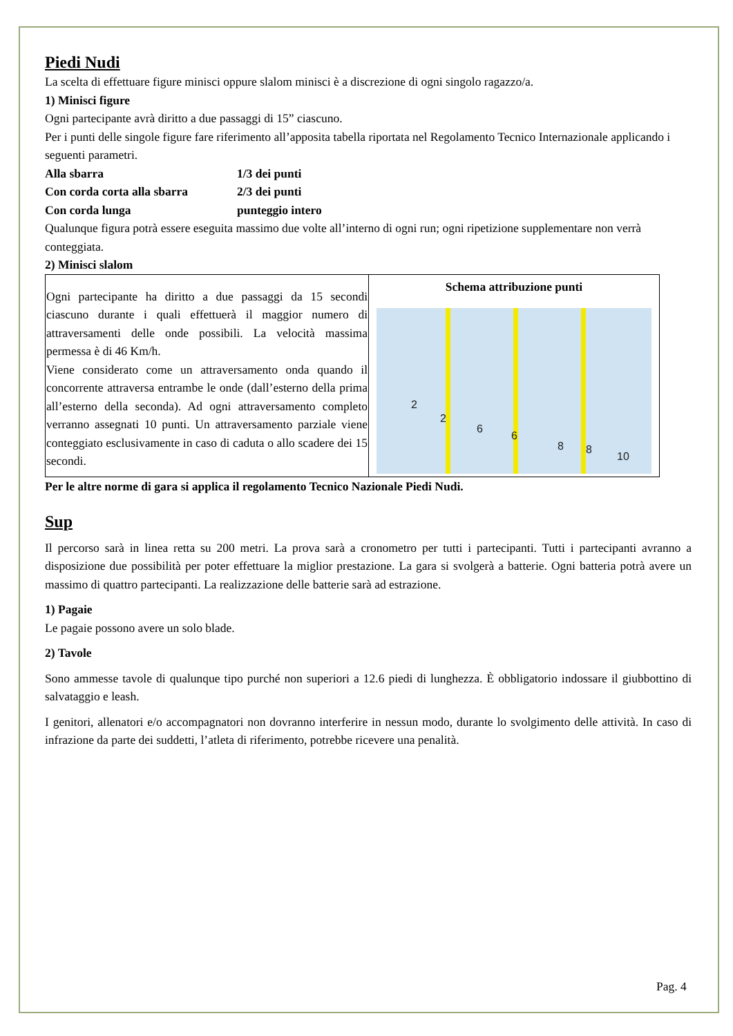Piedi Nudi
La scelta di effettuare figure minisci oppure slalom minisci è a discrezione di ogni singolo ragazzo/a.
1) Minisci figure
Ogni partecipante avrà diritto a due passaggi di 15” ciascuno.
Per i punti delle singole figure fare riferimento all’apposita tabella riportata nel Regolamento Tecnico Internazionale applicando i seguenti parametri.
| Alla sbarra | 1/3 dei punti |
| Con corda corta alla sbarra | 2/3 dei punti |
| Con corda lunga | punteggio intero |
Qualunque figura potrà essere eseguita massimo due volte all’interno di ogni run; ogni ripetizione supplementare non verrà conteggiata.
2) Minisci slalom
| Ogni partecipante ha diritto a due passaggi da 15 secondi ciascuno durante i quali effettuerà il maggior numero di attraversamenti delle onde possibili. La velocità massima permessa è di 46 Km/h. Viene considerato come un attraversamento onda quando il concorrente attraversa entrambe le onde (dall’esterno della prima all’esterno della seconda). Ad ogni attraversamento completo verranno assegnati 10 punti. Un attraversamento parziale viene conteggiato esclusivamente in caso di caduta o allo scadere dei 15 secondi. | Schema attribuzione punti 2 2 6 6 8 8 10 |
Per le altre norme di gara si applica il regolamento Tecnico Nazionale Piedi Nudi.
Sup
Il percorso sarà in linea retta su 200 metri. La prova sarà a cronometro per tutti i partecipanti. Tutti i partecipanti avranno a disposizione due possibilità per poter effettuare la miglior prestazione. La gara si svolgerà a batterie. Ogni batteria potrà avere un massimo di quattro partecipanti. La realizzazione delle batterie sarà ad estrazione.
1) Pagaie
Le pagaie possono avere un solo blade.
2) Tavole
Sono ammesse tavole di qualunque tipo purché non superiori a 12.6 piedi di lunghezza. È obbligatorio indossare il giubbottino di salvataggio e leash.
I genitori, allenatori e/o accompagnatori non dovranno interferire in nessun modo, durante lo svolgimento delle attività. In caso di infrazione da parte dei suddetti, l’atleta di riferimento, potrebbe ricevere una penalità.
Pag. 4